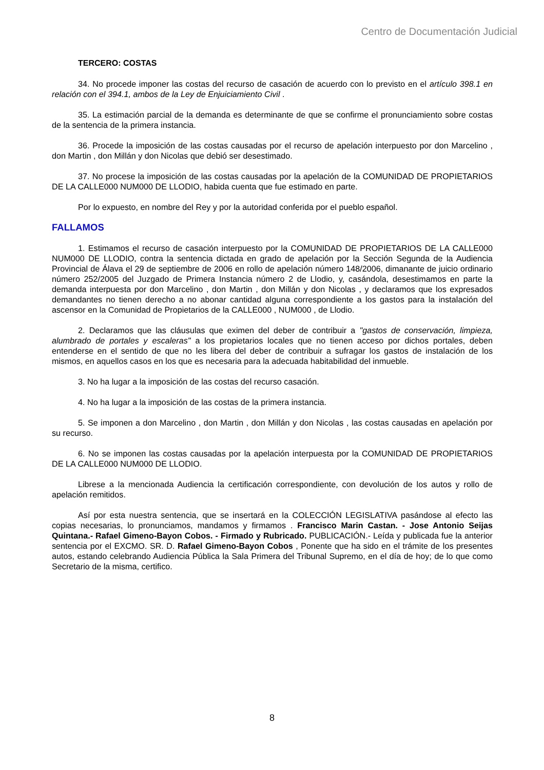Centro de Documentación Judicial
TERCERO: COSTAS
34. No procede imponer las costas del recurso de casación de acuerdo con lo previsto en el artículo 398.1 en relación con el 394.1, ambos de la Ley de Enjuiciamiento Civil .
35. La estimación parcial de la demanda es determinante de que se confirme el pronunciamiento sobre costas de la sentencia de la primera instancia.
36. Procede la imposición de las costas causadas por el recurso de apelación interpuesto por don Marcelino , don Martin , don Millán y don Nicolas que debió ser desestimado.
37. No procese la imposición de las costas causadas por la apelación de la COMUNIDAD DE PROPIETARIOS DE LA CALLE000 NUM000 DE LLODIO, habida cuenta que fue estimado en parte.
Por lo expuesto, en nombre del Rey y por la autoridad conferida por el pueblo español.
FALLAMOS
1. Estimamos el recurso de casación interpuesto por la COMUNIDAD DE PROPIETARIOS DE LA CALLE000 NUM000 DE LLODIO, contra la sentencia dictada en grado de apelación por la Sección Segunda de la Audiencia Provincial de Álava el 29 de septiembre de 2006 en rollo de apelación número 148/2006, dimanante de juicio ordinario número 252/2005 del Juzgado de Primera Instancia número 2 de Llodio, y, casándola, desestimamos en parte la demanda interpuesta por don Marcelino , don Martin , don Millán y don Nicolas , y declaramos que los expresados demandantes no tienen derecho a no abonar cantidad alguna correspondiente a los gastos para la instalación del ascensor en la Comunidad de Propietarios de la CALLE000 , NUM000 , de Llodio.
2. Declaramos que las cláusulas que eximen del deber de contribuir a "gastos de conservación, limpieza, alumbrado de portales y escaleras" a los propietarios locales que no tienen acceso por dichos portales, deben entenderse en el sentido de que no les libera del deber de contribuir a sufragar los gastos de instalación de los mismos, en aquellos casos en los que es necesaria para la adecuada habitabilidad del inmueble.
3. No ha lugar a la imposición de las costas del recurso casación.
4. No ha lugar a la imposición de las costas de la primera instancia.
5. Se imponen a don Marcelino , don Martin , don Millán y don Nicolas , las costas causadas en apelación por su recurso.
6. No se imponen las costas causadas por la apelación interpuesta por la COMUNIDAD DE PROPIETARIOS DE LA CALLE000 NUM000 DE LLODIO.
Librese a la mencionada Audiencia la certificación correspondiente, con devolución de los autos y rollo de apelación remitidos.
Así por esta nuestra sentencia, que se insertará en la COLECCIÓN LEGISLATIVA pasándose al efecto las copias necesarias, lo pronunciamos, mandamos y firmamos . Francisco Marin Castan. - Jose Antonio Seijas Quintana.- Rafael Gimeno-Bayon Cobos. - Firmado y Rubricado. PUBLICACIÓN.- Leída y publicada fue la anterior sentencia por el EXCMO. SR. D. Rafael Gimeno-Bayon Cobos , Ponente que ha sido en el trámite de los presentes autos, estando celebrando Audiencia Pública la Sala Primera del Tribunal Supremo, en el día de hoy; de lo que como Secretario de la misma, certifico.
8